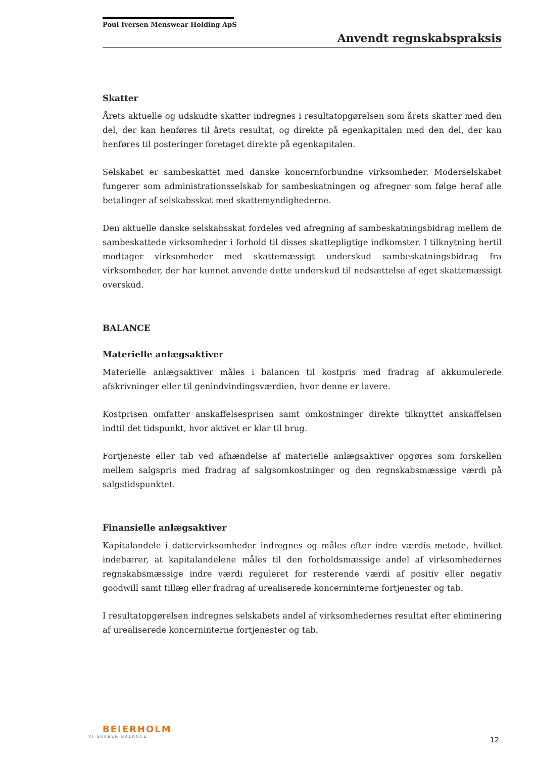Poul Iversen Menswear Holding ApS
Anvendt regnskabspraksis
Skatter
Årets aktuelle og udskudte skatter indregnes i resultatopgørelsen som årets skatter med den del, der kan henføres til årets resultat, og direkte på egenkapitalen med den del, der kan henføres til posteringer foretaget direkte på egenkapitalen.
Selskabet er sambeskattet med danske koncernforbundne virksomheder. Moderselskabet fungerer som administrationsselskab for sambeskatningen og afregner som følge heraf alle betalinger af selskabsskat med skattemyndighederne.
Den aktuelle danske selskabsskat fordeles ved afregning af sambeskatningsbidrag mellem de sambeskattede virksomheder i forhold til disses skattepligtige indkomster. I tilknytning hertil modtager virksomheder med skattemæssigt underskud sambeskatningsbidrag fra virksomheder, der har kunnet anvende dette underskud til nedsættelse af eget skattemæssigt overskud.
BALANCE
Materielle anlægsaktiver
Materielle anlægsaktiver måles i balancen til kostpris med fradrag af akkumulerede afskrivninger eller til genindvindingsværdien, hvor denne er lavere.
Kostprisen omfatter anskaffelsesprisen samt omkostninger direkte tilknyttet anskaffelsen indtil det tidspunkt, hvor aktivet er klar til brug.
Fortjeneste eller tab ved afhændelse af materielle anlægsaktiver opgøres som forskellen mellem salgspris med fradrag af salgsomkostninger og den regnskabsmæssige værdi på salgstidspunktet.
Finansielle anlægsaktiver
Kapitalandele i dattervirksomheder indregnes og måles efter indre værdis metode, hvilket indebærer, at kapitalandelene måles til den forholdsmæssige andel af virksomhedernes regnskabsmæssige indre værdi reguleret for resterende værdi af positiv eller negativ goodwill samt tillæg eller fradrag af urealiserede koncerninterne fortjenester og tab.
I resultatopgørelsen indregnes selskabets andel af virksomhedernes resultat efter eliminering af urealiserede koncerninterne fortjenester og tab.
BEIERHOLM
VI SKABER BALANCE
12